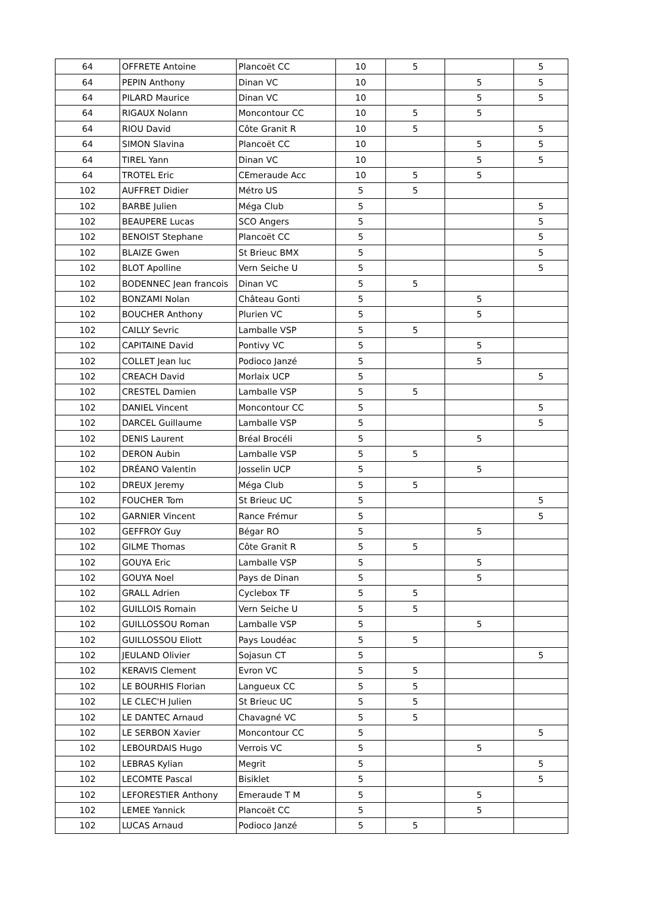| 64 | OFFRETE Antoine | Plancoët CC | 10 | 5 | | 5 |
| 64 | PEPIN Anthony | Dinan VC | 10 | | 5 | 5 |
| 64 | PILARD Maurice | Dinan VC | 10 | | 5 | 5 |
| 64 | RIGAUX Nolann | Moncontour CC | 10 | 5 | 5 | |
| 64 | RIOU David | Côte Granit R | 10 | 5 | | 5 |
| 64 | SIMON Slavina | Plancoët CC | 10 | | 5 | 5 |
| 64 | TIREL Yann | Dinan VC | 10 | | 5 | 5 |
| 64 | TROTEL Eric | CEmeraude Acc | 10 | 5 | 5 | |
| 102 | AUFFRET Didier | Métro US | 5 | 5 | | |
| 102 | BARBE Julien | Méga Club | 5 | | | 5 |
| 102 | BEAUPERE Lucas | SCO Angers | 5 | | | 5 |
| 102 | BENOIST Stephane | Plancoët CC | 5 | | | 5 |
| 102 | BLAIZE Gwen | St Brieuc BMX | 5 | | | 5 |
| 102 | BLOT Apolline | Vern Seiche U | 5 | | | 5 |
| 102 | BODENNEC Jean francois | Dinan VC | 5 | 5 | | |
| 102 | BONZAMI Nolan | Château Gonti | 5 | | 5 | |
| 102 | BOUCHER Anthony | Plurien VC | 5 | | 5 | |
| 102 | CAILLY Sevric | Lamballe VSP | 5 | 5 | | |
| 102 | CAPITAINE David | Pontivy VC | 5 | | 5 | |
| 102 | COLLET Jean luc | Podioco Janzé | 5 | | 5 | |
| 102 | CREACH David | Morlaix UCP | 5 | | | 5 |
| 102 | CRESTEL Damien | Lamballe VSP | 5 | 5 | | |
| 102 | DANIEL Vincent | Moncontour CC | 5 | | | 5 |
| 102 | DARCEL Guillaume | Lamballe VSP | 5 | | | 5 |
| 102 | DENIS Laurent | Bréal Brocéli | 5 | | 5 | |
| 102 | DERON Aubin | Lamballe VSP | 5 | 5 | | |
| 102 | DRÉANO Valentin | Josselin UCP | 5 | | 5 | |
| 102 | DREUX Jeremy | Méga Club | 5 | 5 | | |
| 102 | FOUCHER Tom | St Brieuc UC | 5 | | | 5 |
| 102 | GARNIER Vincent | Rance Frémur | 5 | | | 5 |
| 102 | GEFFROY Guy | Bégar RO | 5 | | 5 | |
| 102 | GILME Thomas | Côte Granit R | 5 | 5 | | |
| 102 | GOUYA Eric | Lamballe VSP | 5 | | 5 | |
| 102 | GOUYA Noel | Pays de Dinan | 5 | | 5 | |
| 102 | GRALL Adrien | Cyclebox TF | 5 | 5 | | |
| 102 | GUILLOIS Romain | Vern Seiche U | 5 | 5 | | |
| 102 | GUILLOSSOU Roman | Lamballe VSP | 5 | | 5 | |
| 102 | GUILLOSSOU Eliott | Pays Loudéac | 5 | 5 | | |
| 102 | JEULAND Olivier | Sojasun CT | 5 | | | 5 |
| 102 | KERAVIS Clement | Evron VC | 5 | 5 | | |
| 102 | LE BOURHIS Florian | Langueux CC | 5 | 5 | | |
| 102 | LE CLEC'H Julien | St Brieuc UC | 5 | 5 | | |
| 102 | LE DANTEC Arnaud | Chavagné VC | 5 | 5 | | |
| 102 | LE SERBON Xavier | Moncontour CC | 5 | | | 5 |
| 102 | LEBOURDAIS Hugo | Verrois VC | 5 | | 5 | |
| 102 | LEBRAS Kylian | Megrit | 5 | | | 5 |
| 102 | LECOMTE Pascal | Bisiklet | 5 | | | 5 |
| 102 | LEFORESTIER Anthony | Emeraude T M | 5 | | 5 | |
| 102 | LEMEE Yannick | Plancoët CC | 5 | | 5 | |
| 102 | LUCAS Arnaud | Podioco Janzé | 5 | 5 | | |